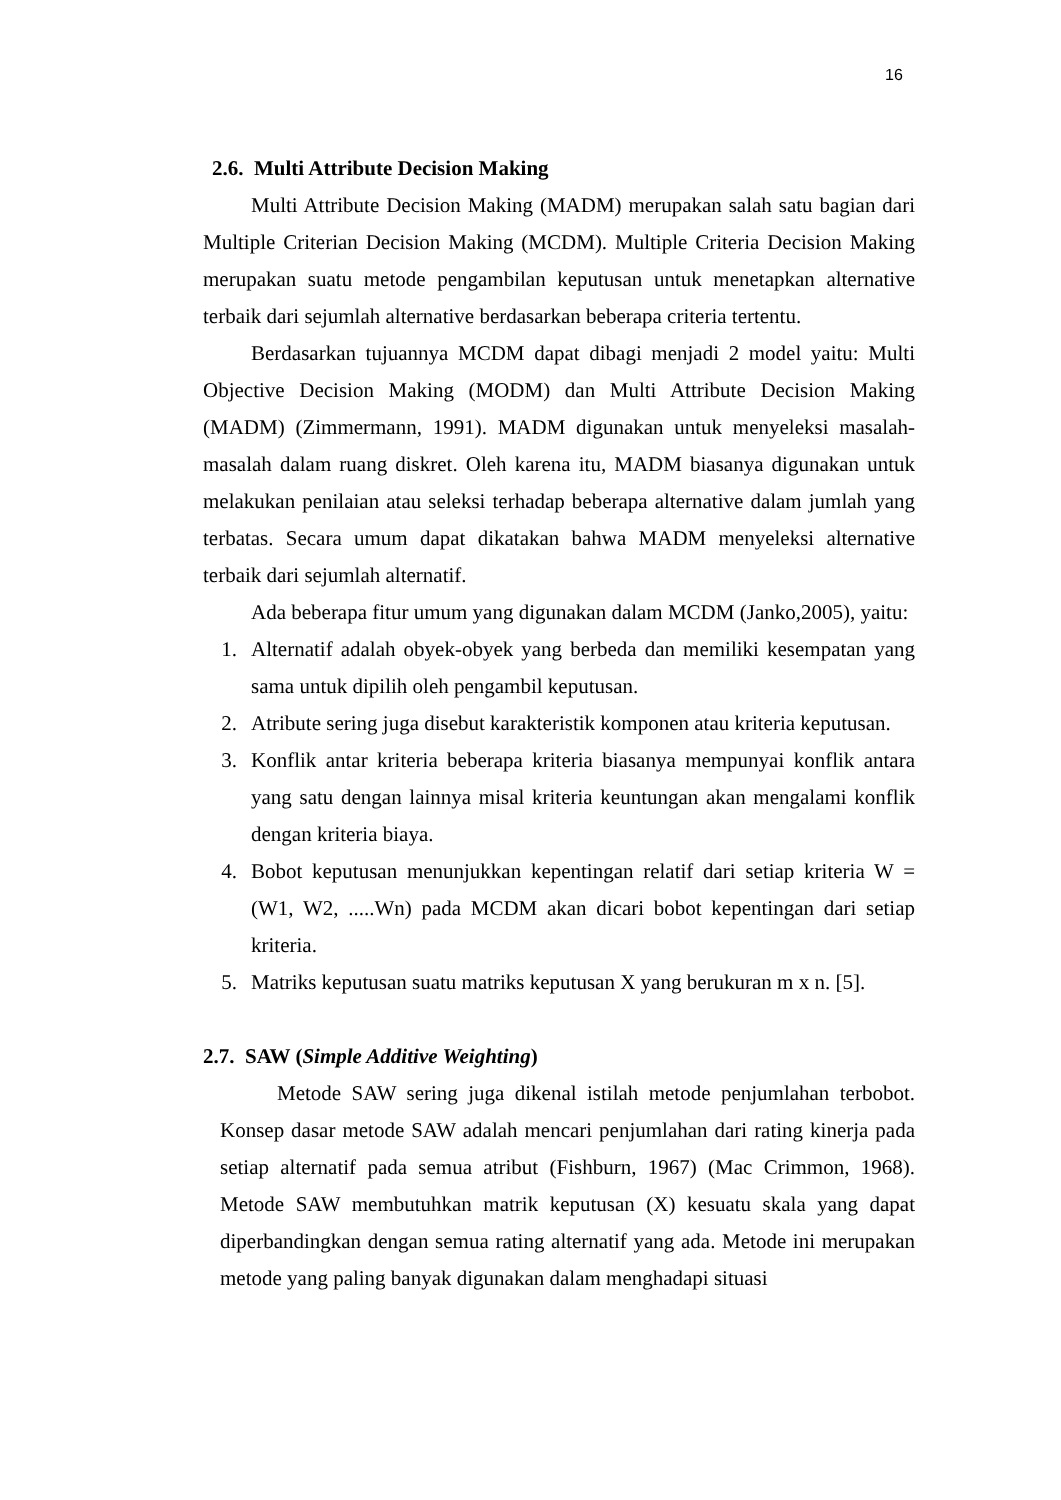16
2.6. Multi Attribute Decision Making
Multi Attribute Decision Making (MADM) merupakan salah satu bagian dari Multiple Criterian Decision Making (MCDM). Multiple Criteria Decision Making merupakan suatu metode pengambilan keputusan untuk menetapkan alternative terbaik dari sejumlah alternative berdasarkan beberapa criteria tertentu.
Berdasarkan tujuannya MCDM dapat dibagi menjadi 2 model yaitu: Multi Objective Decision Making (MODM) dan Multi Attribute Decision Making (MADM) (Zimmermann, 1991). MADM digunakan untuk menyeleksi masalah-masalah dalam ruang diskret. Oleh karena itu, MADM biasanya digunakan untuk melakukan penilaian atau seleksi terhadap beberapa alternative dalam jumlah yang terbatas. Secara umum dapat dikatakan bahwa MADM menyeleksi alternative terbaik dari sejumlah alternatif.
Ada beberapa fitur umum yang digunakan dalam MCDM (Janko,2005), yaitu:
1. Alternatif adalah obyek-obyek yang berbeda dan memiliki kesempatan yang sama untuk dipilih oleh pengambil keputusan.
2. Atribute sering juga disebut karakteristik komponen atau kriteria keputusan.
3. Konflik antar kriteria beberapa kriteria biasanya mempunyai konflik antara yang satu dengan lainnya misal kriteria keuntungan akan mengalami konflik dengan kriteria biaya.
4. Bobot keputusan menunjukkan kepentingan relatif dari setiap kriteria W = (W1, W2, .....Wn) pada MCDM akan dicari bobot kepentingan dari setiap kriteria.
5. Matriks keputusan suatu matriks keputusan X yang berukuran m x n. [5].
2.7. SAW (Simple Additive Weighting)
Metode SAW sering juga dikenal istilah metode penjumlahan terbobot. Konsep dasar metode SAW adalah mencari penjumlahan dari rating kinerja pada setiap alternatif pada semua atribut (Fishburn, 1967) (Mac Crimmon, 1968). Metode SAW membutuhkan matrik keputusan (X) kesuatu skala yang dapat diperbandingkan dengan semua rating alternatif yang ada. Metode ini merupakan metode yang paling banyak digunakan dalam menghadapi situasi